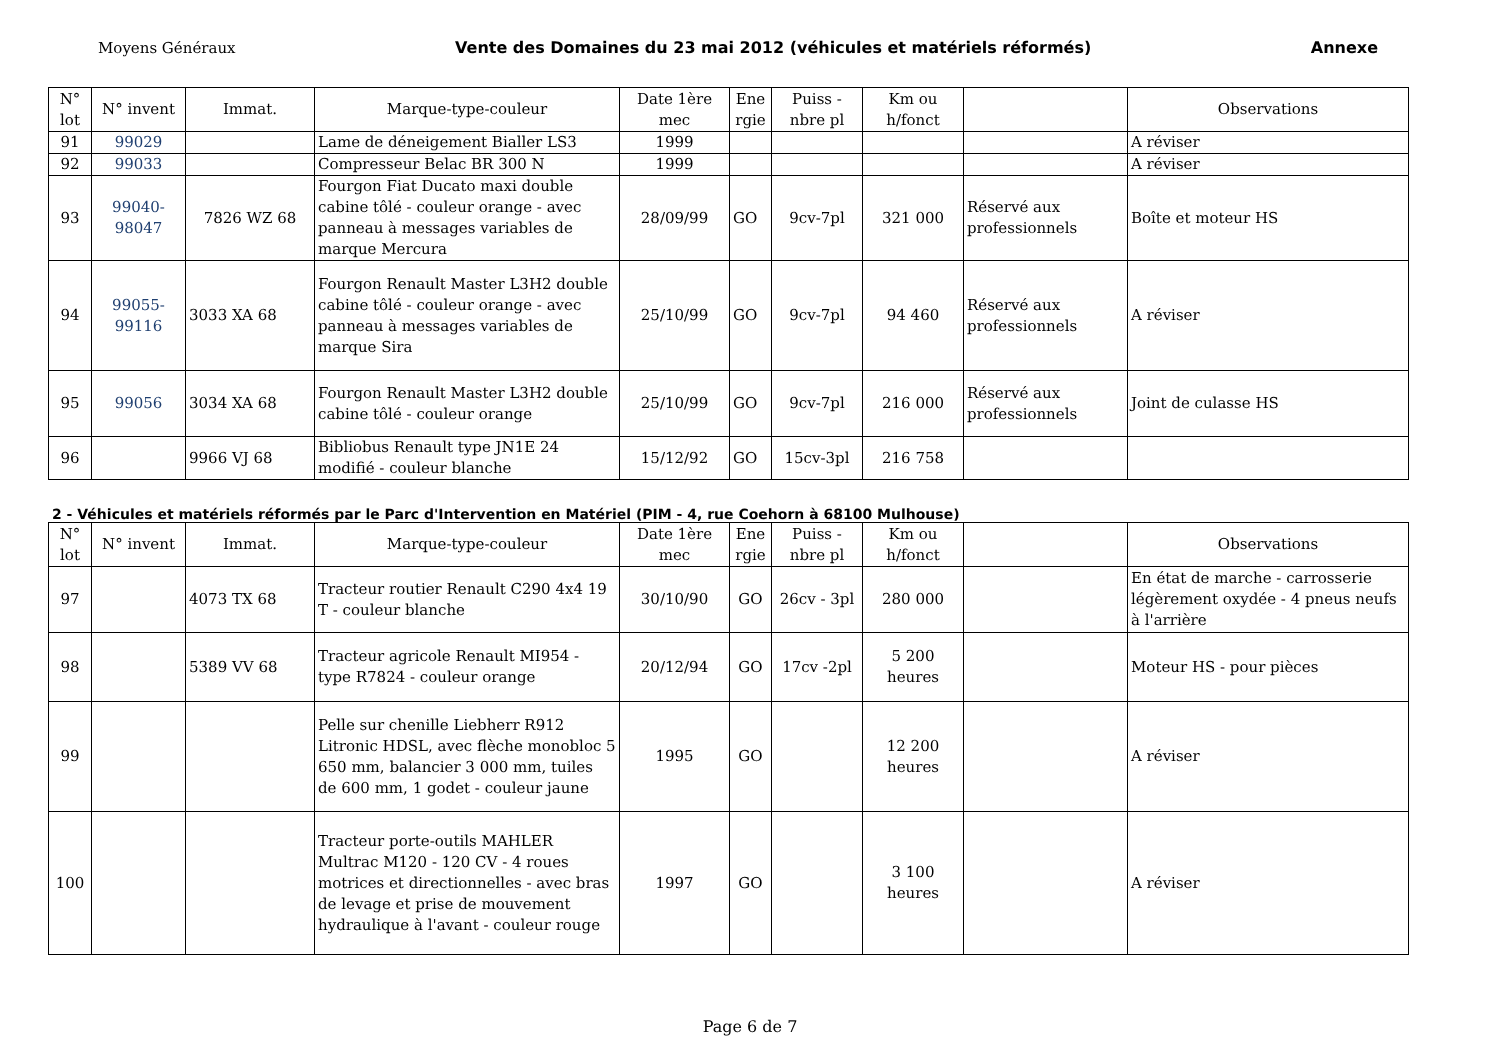Moyens Généraux Vente des Domaines du 23 mai 2012 (véhicules et matériels réformés) Annexe
| N° lot | N° invent | Immat. | Marque-type-couleur | Date 1ère mec | Ene rgie | Puiss - nbre pl | Km ou h/fonct | | Observations |
| --- | --- | --- | --- | --- | --- | --- | --- | --- | --- |
| 91 | 99029 | | Lame de déneigement Bialler LS3 | 1999 | | | | | A réviser |
| 92 | 99033 | | Compresseur Belac BR 300 N | 1999 | | | | | A réviser |
| 93 | 99040-98047 | 7826 WZ 68 | Fourgon Fiat Ducato maxi double cabine tôlé - couleur orange - avec panneau à messages variables de marque Mercura | 28/09/99 | GO | 9cv-7pl | 321 000 | Réservé aux professionnels | Boîte et moteur HS |
| 94 | 99055-99116 | 3033 XA 68 | Fourgon Renault Master L3H2 double cabine tôlé - couleur orange - avec panneau à messages variables de marque Sira | 25/10/99 | GO | 9cv-7pl | 94 460 | Réservé aux professionnels | A réviser |
| 95 | 99056 | 3034 XA 68 | Fourgon Renault Master L3H2 double cabine tôlé - couleur orange | 25/10/99 | GO | 9cv-7pl | 216 000 | Réservé aux professionnels | Joint de culasse HS |
| 96 | | 9966 VJ 68 | Bibliobus Renault type JN1E 24 modifié - couleur blanche | 15/12/92 | GO | 15cv-3pl | 216 758 | | |
2 - Véhicules et matériels réformés par le Parc d'Intervention en Matériel (PIM - 4, rue Coehorn à 68100 Mulhouse)
| N° lot | N° invent | Immat. | Marque-type-couleur | Date 1ère mec | Ene rgie | Puiss - nbre pl | Km ou h/fonct | | Observations |
| --- | --- | --- | --- | --- | --- | --- | --- | --- | --- |
| 97 | | 4073 TX 68 | Tracteur routier Renault C290 4x4 19 T - couleur blanche | 30/10/90 | GO | 26cv - 3pl | 280 000 | | En état de marche - carrosserie légèrement oxydée - 4 pneus neufs à l'arrière |
| 98 | | 5389 VV 68 | Tracteur agricole Renault MI954 - type R7824 - couleur orange | 20/12/94 | GO | 17cv -2pl | 5 200 heures | | Moteur HS - pour pièces |
| 99 | | | Pelle sur chenille Liebherr R912 Litronic HDSL, avec flèche monobloc 5 650 mm, balancier 3 000 mm, tuiles de 600 mm, 1 godet - couleur jaune | 1995 | GO | | 12 200 heures | | A réviser |
| 100 | | | Tracteur porte-outils MAHLER Multrac M120 - 120 CV - 4 roues motrices et directionnelles - avec bras de levage et prise de mouvement hydraulique à l'avant - couleur rouge | 1997 | GO | | 3 100 heures | | A réviser |
Page 6 de 7